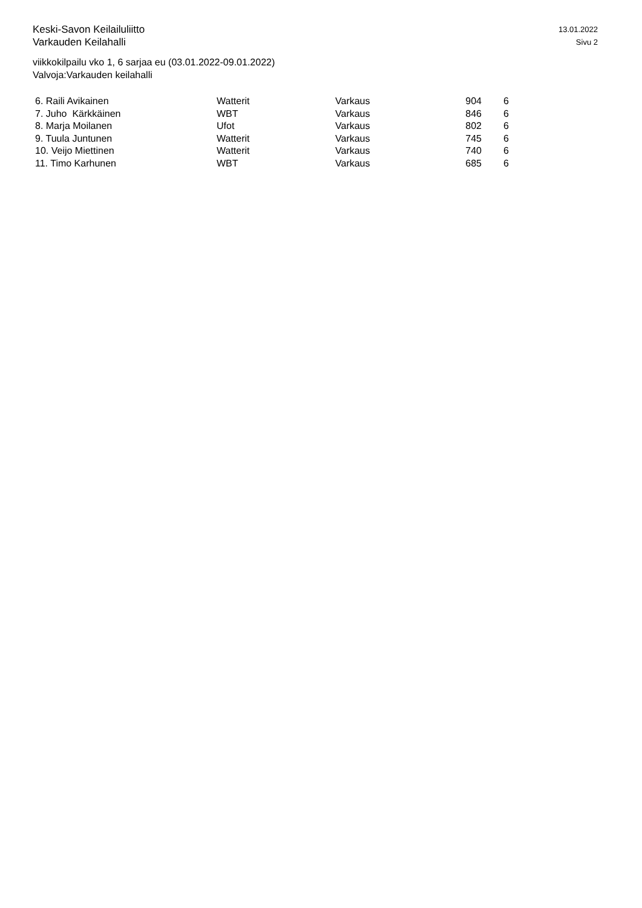Keski-Savon Keilailuliitto
Varkauden Keilahalli
13.01.2022
Sivu 2
viikkokilpailu vko 1, 6 sarjaa eu (03.01.2022-09.01.2022)
Valvoja:Varkauden keilahalli
| 6. Raili Avikainen | Watterit | Varkaus | 904 | 6 |
| 7. Juho Kärkkäinen | WBT | Varkaus | 846 | 6 |
| 8. Marja Moilanen | Ufot | Varkaus | 802 | 6 |
| 9. Tuula Juntunen | Watterit | Varkaus | 745 | 6 |
| 10. Veijo Miettinen | Watterit | Varkaus | 740 | 6 |
| 11. Timo Karhunen | WBT | Varkaus | 685 | 6 |